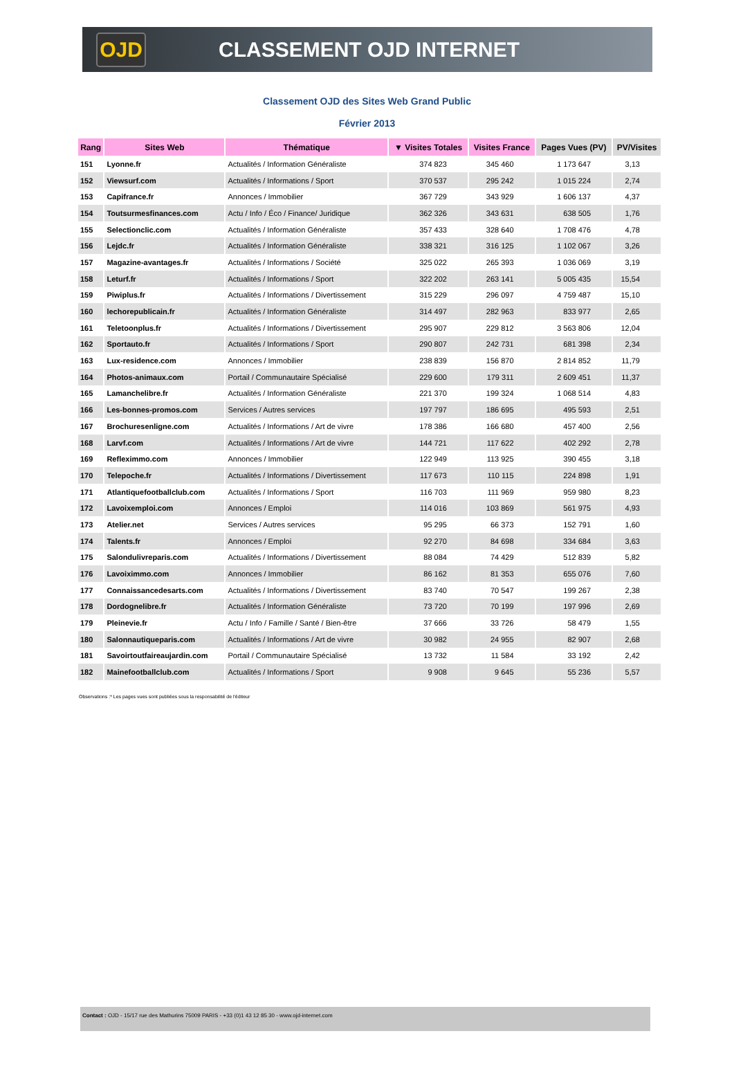OJD
CLASSEMENT OJD INTERNET
Classement OJD des Sites Web Grand Public
Février 2013
| Rang | Sites Web | Thématique | ▼ Visites Totales | Visites France | Pages Vues (PV) | PV/Visites |
| --- | --- | --- | --- | --- | --- | --- |
| 151 | Lyonne.fr | Actualités / Information Généraliste | 374 823 | 345 460 | 1 173 647 | 3,13 |
| 152 | Viewsurf.com | Actualités / Informations / Sport | 370 537 | 295 242 | 1 015 224 | 2,74 |
| 153 | Capifrance.fr | Annonces / Immobilier | 367 729 | 343 929 | 1 606 137 | 4,37 |
| 154 | Toutsurmesfinances.com | Actu / Info / Éco / Finance/ Juridique | 362 326 | 343 631 | 638 505 | 1,76 |
| 155 | Selectionclic.com | Actualités / Information Généraliste | 357 433 | 328 640 | 1 708 476 | 4,78 |
| 156 | Lejdc.fr | Actualités / Information Généraliste | 338 321 | 316 125 | 1 102 067 | 3,26 |
| 157 | Magazine-avantages.fr | Actualités / Informations / Société | 325 022 | 265 393 | 1 036 069 | 3,19 |
| 158 | Leturf.fr | Actualités / Informations / Sport | 322 202 | 263 141 | 5 005 435 | 15,54 |
| 159 | Piwiplus.fr | Actualités / Informations / Divertissement | 315 229 | 296 097 | 4 759 487 | 15,10 |
| 160 | lechorepublicain.fr | Actualités / Information Généraliste | 314 497 | 282 963 | 833 977 | 2,65 |
| 161 | Teletoonplus.fr | Actualités / Informations / Divertissement | 295 907 | 229 812 | 3 563 806 | 12,04 |
| 162 | Sportauto.fr | Actualités / Informations / Sport | 290 807 | 242 731 | 681 398 | 2,34 |
| 163 | Lux-residence.com | Annonces / Immobilier | 238 839 | 156 870 | 2 814 852 | 11,79 |
| 164 | Photos-animaux.com | Portail / Communautaire Spécialisé | 229 600 | 179 311 | 2 609 451 | 11,37 |
| 165 | Lamanchelibre.fr | Actualités / Information Généraliste | 221 370 | 199 324 | 1 068 514 | 4,83 |
| 166 | Les-bonnes-promos.com | Services / Autres services | 197 797 | 186 695 | 495 593 | 2,51 |
| 167 | Brochuresenligne.com | Actualités / Informations / Art de vivre | 178 386 | 166 680 | 457 400 | 2,56 |
| 168 | Larvf.com | Actualités / Informations / Art de vivre | 144 721 | 117 622 | 402 292 | 2,78 |
| 169 | Refleximmo.com | Annonces / Immobilier | 122 949 | 113 925 | 390 455 | 3,18 |
| 170 | Telepoche.fr | Actualités / Informations / Divertissement | 117 673 | 110 115 | 224 898 | 1,91 |
| 171 | Atlantiquefootballclub.com | Actualités / Informations / Sport | 116 703 | 111 969 | 959 980 | 8,23 |
| 172 | Lavoixemploi.com | Annonces / Emploi | 114 016 | 103 869 | 561 975 | 4,93 |
| 173 | Atelier.net | Services / Autres services | 95 295 | 66 373 | 152 791 | 1,60 |
| 174 | Talents.fr | Annonces / Emploi | 92 270 | 84 698 | 334 684 | 3,63 |
| 175 | Salondulivreparis.com | Actualités / Informations / Divertissement | 88 084 | 74 429 | 512 839 | 5,82 |
| 176 | Lavoiximmo.com | Annonces / Immobilier | 86 162 | 81 353 | 655 076 | 7,60 |
| 177 | Connaissancedesarts.com | Actualités / Informations / Divertissement | 83 740 | 70 547 | 199 267 | 2,38 |
| 178 | Dordognelibre.fr | Actualités / Information Généraliste | 73 720 | 70 199 | 197 996 | 2,69 |
| 179 | Pleinevie.fr | Actu / Info / Famille / Santé / Bien-être | 37 666 | 33 726 | 58 479 | 1,55 |
| 180 | Salonnautiqueparis.com | Actualités / Informations / Art de vivre | 30 982 | 24 955 | 82 907 | 2,68 |
| 181 | Savoirtoutfaireaujardin.com | Portail / Communautaire Spécialisé | 13 732 | 11 584 | 33 192 | 2,42 |
| 182 | Mainefootballclub.com | Actualités / Informations / Sport | 9 908 | 9 645 | 55 236 | 5,57 |
Observations :* Les pages vues sont publiées sous la responsabilité de l'éditeur
Contact : OJD - 15/17 rue des Mathurins 75009 PARIS - +33 (0)1 43 12 85 30 - www.ojd-internet.com